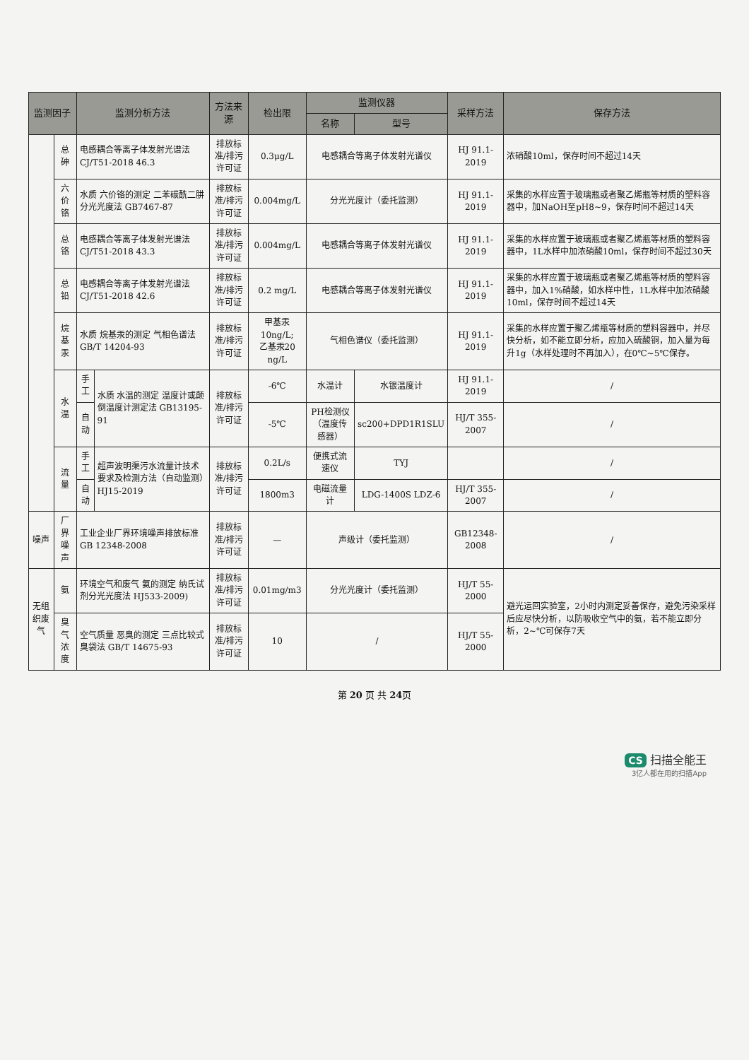| 监测因子 | | 监测分析方法 | | 方法来源 | 检出限 | 监测仪器 | | 采样方法 | 保存方法 |
| --- | --- | --- | --- | --- | --- | --- | --- | --- | --- |
| | | | | | | 名称 | 型号 | | |
| | 总砷 | 电感耦合等离子体发射光谱法 CJ/T51-2018 46.3 | | 排放标准/排污许可证 | 0.3μg/L | 电感耦合等离子体发射光谱仪 | | HJ 91.1-2019 | 浓硝酸10ml，保存时间不超过14天 |
| | 六价铬 | 水质 六价铬的测定 二苯碳酰二肼分光光度法 GB7467-87 | | 排放标准/排污许可证 | 0.004mg/L | 分光光度计（委托监测） | | HJ 91.1-2019 | 采集的水样应置于玻璃瓶或者聚乙烯瓶等材质的塑料容器中，加NaOH至pH8~9，保存时间不超过14天 |
| | 总铬 | 电感耦合等离子体发射光谱法 CJ/T51-2018 43.3 | | 排放标准/排污许可证 | 0.004mg/L | 电感耦合等离子体发射光谱仪 | | HJ 91.1-2019 | 采集的水样应置于玻璃瓶或者聚乙烯瓶等材质的塑料容器中，1L水样中加浓硝酸10ml，保存时间不超过30天 |
| | 总铅 | 电感耦合等离子体发射光谱法 CJ/T51-2018 42.6 | | 排放标准/排污许可证 | 0.2 mg/L | 电感耦合等离子体发射光谱仪 | | HJ 91.1-2019 | 采集的水样应置于玻璃瓶或者聚乙烯瓶等材质的塑料容器中，加入1%硝酸，如水样中性，1L水样中加浓硝酸10ml，保存时间不超过14天 |
| | 烷基汞 | 水质 烷基汞的测定 气相色谱法 GB/T 14204-93 | | 排放标准/排污许可证 | 甲基汞10ng/L; 乙基汞20 ng/L | 气相色谱仪（委托监测） | | HJ 91.1-2019 | 采集的水样应置于聚乙烯瓶等材质的塑料容器中，并尽快分析，如不能立即分析，应加入硫酸铜，加入量为每升1g（水样处理时不再加入），在0℃~5℃保存。 |
| | 水温 | 手工 | 水质 水温的测定 温度计或颠倒温度计测定法 GB13195-91 | 排放标准/排污许可证 | -6℃ | 水温计 | 水银温度计 | HJ 91.1-2019 | / |
| | | 自动 | | | -5℃ | PH检测仪（温度传感器） | sc200+DPD1R1SLU | HJ/T 355-2007 | / |
| | 流量 | 手工 | 超声波明渠污水流量计技术要求及检测方法（自动监测）HJ15-2019 | 排放标准/排污许可证 | 0.2L/s | 便携式流速仪 | TYJ | | / |
| | | 自动 | | | 1800m3 | 电磁流量计 | LDG-1400S LDZ-6 | HJ/T 355-2007 | / |
| 噪声 | 厂界噪声 | 工业企业厂界环境噪声排放标准 GB 12348-2008 | | 排放标准/排污许可证 | — | 声级计（委托监测） | | GB12348-2008 | / |
| 无组织废气 | 氨 | 环境空气和废气 氨的测定 纳氏试剂分光光度法 HJ533-2009) | | 排放标准/排污许可证 | 0.01mg/m3 | 分光光度计（委托监测） | | HJ/T 55-2000 | 避光运回实验室，2小时内测定妥善保存，避免污染采样后应尽快分析，以防吸收空气中的氨，若不能立即分析，2~℃可保存7天 |
| | 臭气浓度 | 空气质量 恶臭的测定 三点比较式臭袋法 GB/T 14675-93 | | 排放标准/排污许可证 | 10 | / | | HJ/T 55-2000 | |
第 20 页 共 24页
CS 扫描全能王
3亿人都在用的扫描App